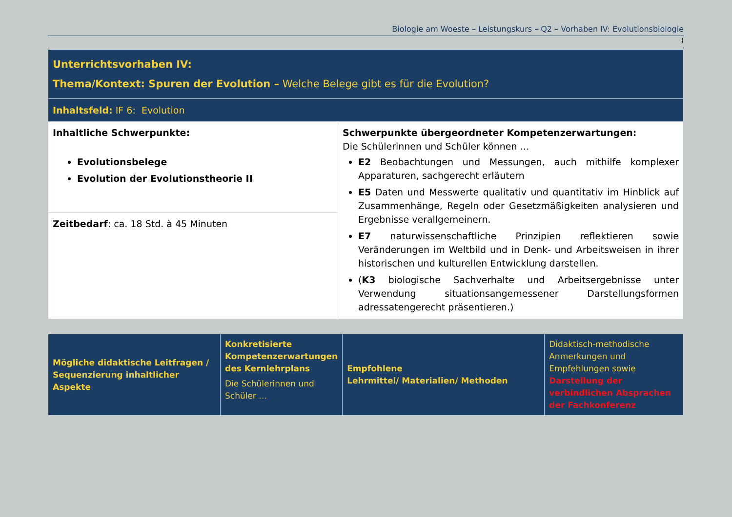Biologie am Woeste – Leistungskurs – Q2 – Vorhaben IV: Evolutionsbiologie
)
| Unterrichtsvorhaben IV: Thema/Kontext: Spuren der Evolution – Welche Belege gibt es für die Evolution? | |
| Inhaltsfeld: IF 6: Evolution | |
| Inhaltliche Schwerpunkte: Evolutionsbelege Evolution der Evolutionstheorie II | Schwerpunkte übergeordneter Kompetenzerwartungen: Die Schülerinnen und Schüler können … E2 Beobachtungen und Messungen, auch mithilfe komplexer Apparaturen, sachgerecht erläutern E5 Daten und Messwerte qualitativ und quantitativ im Hinblick auf Zusammenhänge, Regeln oder Gesetzmäßigkeiten analysieren und Ergebnisse verallgemeinern. E7 naturwissenschaftliche Prinzipien reflektieren sowie Veränderungen im Weltbild und in Denk- und Arbeitsweisen in ihrer historischen und kulturellen Entwicklung darstellen. ( K3 biologische Sachverhalte und Arbeitsergebnisse unter Verwendung situationsangemessener Darstellungsformen adressatengerecht präsentieren.) |
| Zeitbedarf : ca. 18 Std. à 45 Minuten | |
| Mögliche didaktische Leitfragen / Sequenzierung inhaltlicher Aspekte | Konkretisierte Kompetenzerwartungen des Kernlehrplans Die Schülerinnen und Schüler … | Empfohlene Lehrmittel/ Materialien/ Methoden | Didaktisch-methodische Anmerkungen und Empfehlungen sowie Darstellung der verbindlichen Absprachen der Fachkonferenz |